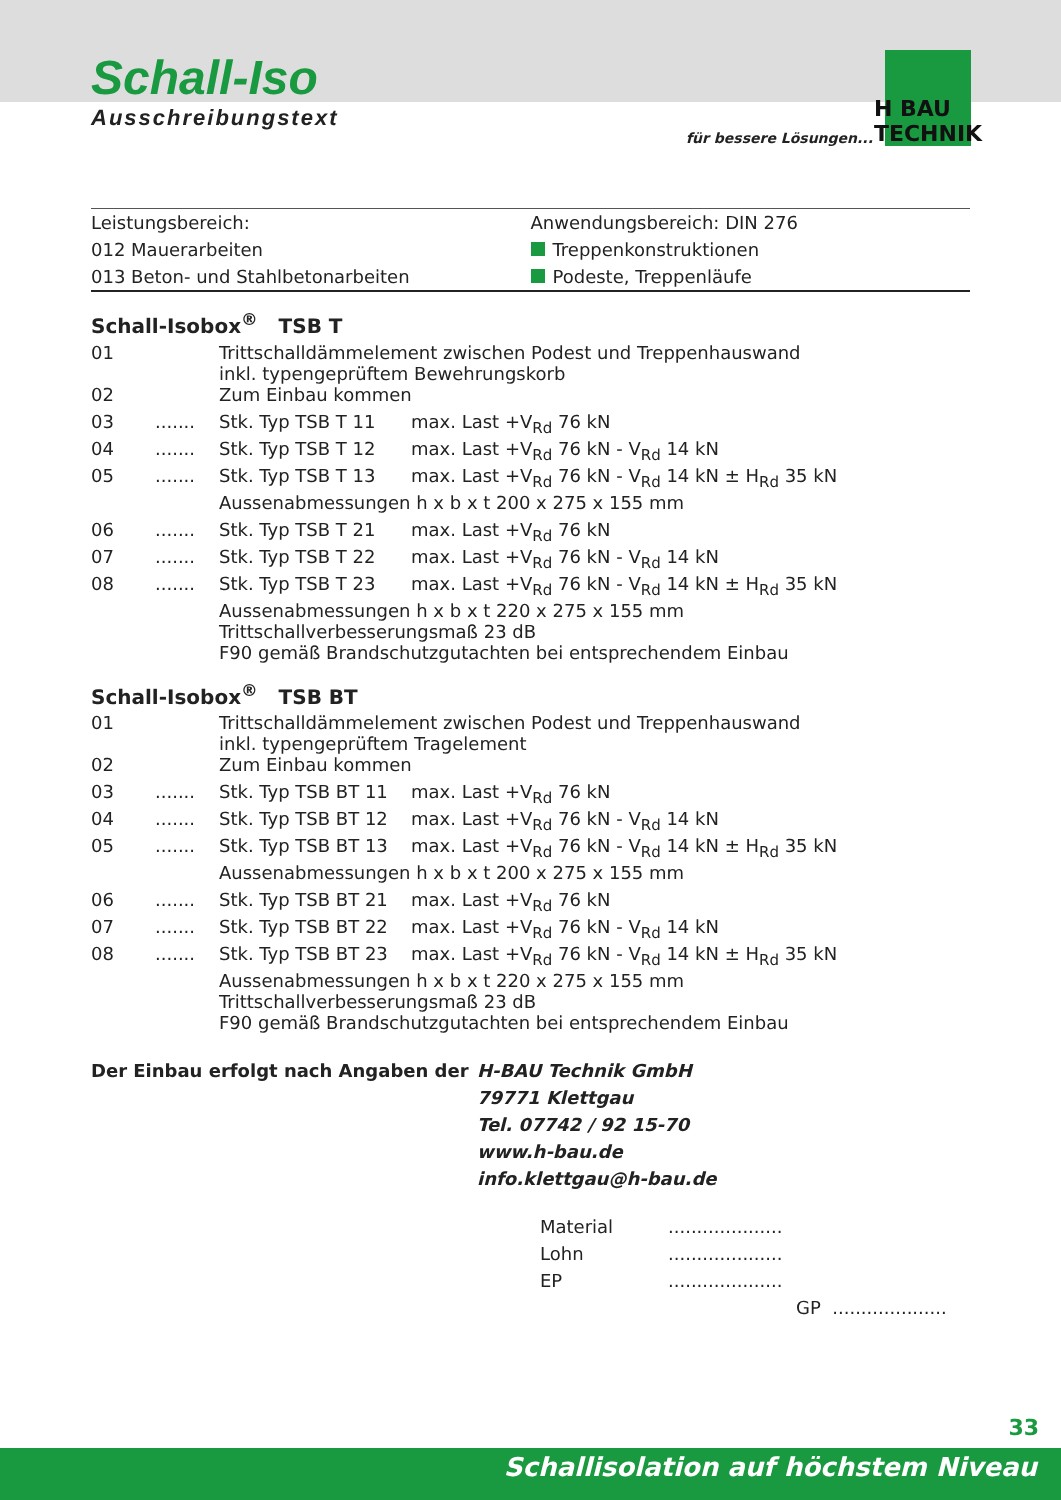Schall-Iso
Ausschreibungstext
für bessere Lösungen...
H BAU TECHNIK
Leistungsbereich:
012 Mauerarbeiten
013 Beton- und Stahlbetonarbeiten
Anwendungsbereich: DIN 276
Treppenkonstruktionen
Podeste, Treppenläufe
Schall-Isobox<sup>®</sup> TSB T
| 01 | | Trittschalldämmelement zwischen Podest und Treppenhauswand inkl. typengeprüftem Bewehrungskorb | |
| 02 | | Zum Einbau kommen | |
| 03 | ....... | Stk. Typ TSB T 11 | max. Last +V<sub>Rd</sub> 76 kN |
| 04 | ....... | Stk. Typ TSB T 12 | max. Last +V<sub>Rd</sub> 76 kN - V<sub>Rd</sub> 14 kN |
| 05 | ....... | Stk. Typ TSB T 13 | max. Last +V<sub>Rd</sub> 76 kN - V<sub>Rd</sub> 14 kN ± H<sub>Rd</sub> 35 kN |
| | | Aussenabmessungen h x b x t 200 x 275 x 155 mm | |
| 06 | ....... | Stk. Typ TSB T 21 | max. Last +V<sub>Rd</sub> 76 kN |
| 07 | ....... | Stk. Typ TSB T 22 | max. Last +V<sub>Rd</sub> 76 kN - V<sub>Rd</sub> 14 kN |
| 08 | ....... | Stk. Typ TSB T 23 | max. Last +V<sub>Rd</sub> 76 kN - V<sub>Rd</sub> 14 kN ± H<sub>Rd</sub> 35 kN |
| | | Aussenabmessungen h x b x t 220 x 275 x 155 mm Trittschallverbesserungsmaß 23 dB F90 gemäß Brandschutzgutachten bei entsprechendem Einbau | |
Schall-Isobox<sup>®</sup> TSB BT
| 01 | | Trittschalldämmelement zwischen Podest und Treppenhauswand inkl. typengeprüftem Tragelement | |
| 02 | | Zum Einbau kommen | |
| 03 | ....... | Stk. Typ TSB BT 11 | max. Last +V<sub>Rd</sub> 76 kN |
| 04 | ....... | Stk. Typ TSB BT 12 | max. Last +V<sub>Rd</sub> 76 kN - V<sub>Rd</sub> 14 kN |
| 05 | ....... | Stk. Typ TSB BT 13 | max. Last +V<sub>Rd</sub> 76 kN - V<sub>Rd</sub> 14 kN ± H<sub>Rd</sub> 35 kN |
| | | Aussenabmessungen h x b x t 200 x 275 x 155 mm | |
| 06 | ....... | Stk. Typ TSB BT 21 | max. Last +V<sub>Rd</sub> 76 kN |
| 07 | ....... | Stk. Typ TSB BT 22 | max. Last +V<sub>Rd</sub> 76 kN - V<sub>Rd</sub> 14 kN |
| 08 | ....... | Stk. Typ TSB BT 23 | max. Last +V<sub>Rd</sub> 76 kN - V<sub>Rd</sub> 14 kN ± H<sub>Rd</sub> 35 kN |
| | | Aussenabmessungen h x b x t 220 x 275 x 155 mm Trittschallverbesserungsmaß 23 dB F90 gemäß Brandschutzgutachten bei entsprechendem Einbau | |
Der Einbau erfolgt nach Angaben der H-BAU Technik GmbH
79771 Klettgau
Tel. 07742 / 92 15-70
www.h-bau.de
info.klettgau@h-bau.de
| Material | .................... |
| Lohn | .................... |
| EP | .................... |
| | GP .................... |
33
Schallisolation auf höchstem Niveau